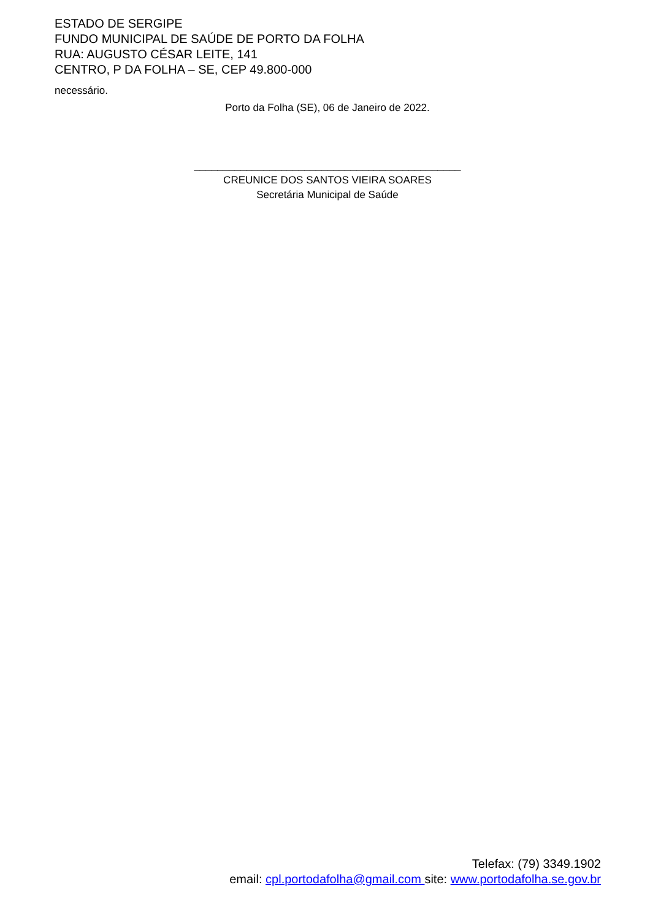ESTADO DE SERGIPE
FUNDO MUNICIPAL DE SAÚDE DE PORTO DA FOLHA
RUA: AUGUSTO CÉSAR LEITE, 141
CENTRO, P DA FOLHA – SE, CEP 49.800-000
necessário.
Porto da Folha (SE), 06 de Janeiro de 2022.
______________________________________________
CREUNICE DOS SANTOS VIEIRA SOARES
Secretária Municipal de Saúde
Telefax: (79) 3349.1902
email: cpl.portodafolha@gmail.com site: www.portodafolha.se.gov.br